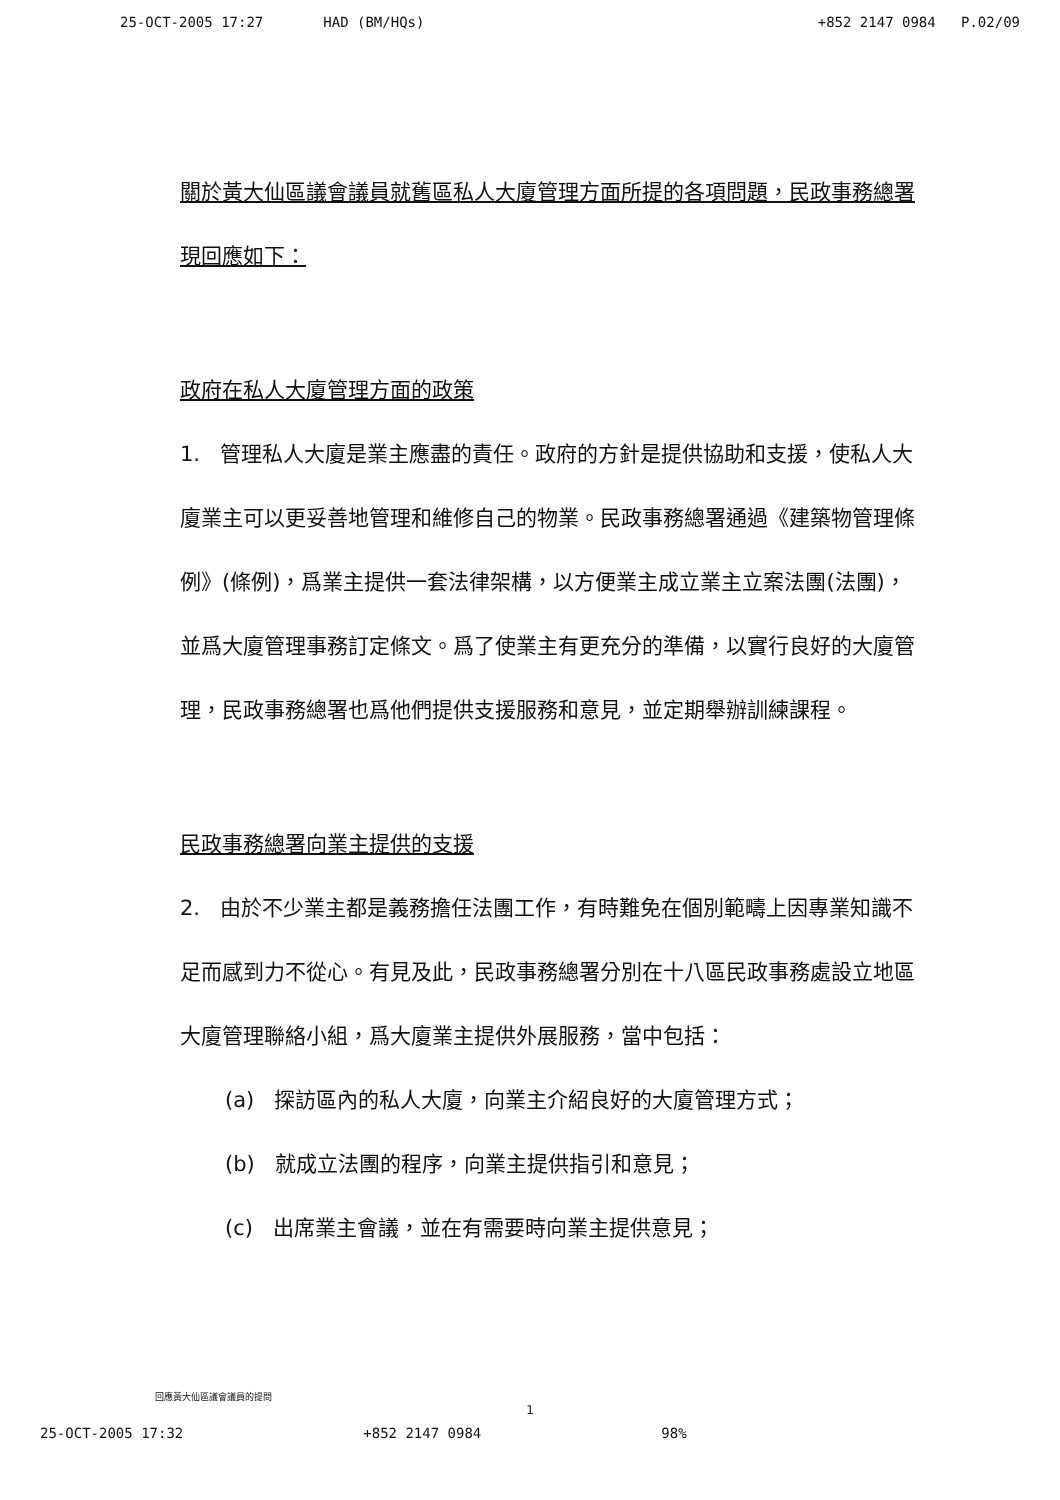25-OCT-2005 17:27 HAD (BM/HQs) +852 2147 0984 P.02/09
關於黃大仙區議會議員就舊區私人大廈管理方面所提的各項問題，民政事務總署現回應如下：
政府在私人大廈管理方面的政策
1. 管理私人大廈是業主應盡的責任。政府的方針是提供協助和支援，使私人大廈業主可以更妥善地管理和維修自己的物業。民政事務總署通過《建築物管理條例》(條例)，爲業主提供一套法律架構，以方便業主成立業主立案法團(法團)，並爲大廈管理事務訂定條文。爲了使業主有更充分的準備，以實行良好的大廈管理，民政事務總署也爲他們提供支援服務和意見，並定期舉辦訓練課程。
民政事務總署向業主提供的支援
2. 由於不少業主都是義務擔任法團工作，有時難免在個別範疇上因專業知識不足而感到力不從心。有見及此，民政事務總署分別在十八區民政事務處設立地區大廈管理聯絡小組，爲大廈業主提供外展服務，當中包括：
(a) 探訪區內的私人大廈，向業主介紹良好的大廈管理方式；
(b) 就成立法團的程序，向業主提供指引和意見；
(c) 出席業主會議，並在有需要時向業主提供意見；
回應黃大仙區議會議員的提問
1
25-OCT-2005 17:32 +852 2147 0984 98%